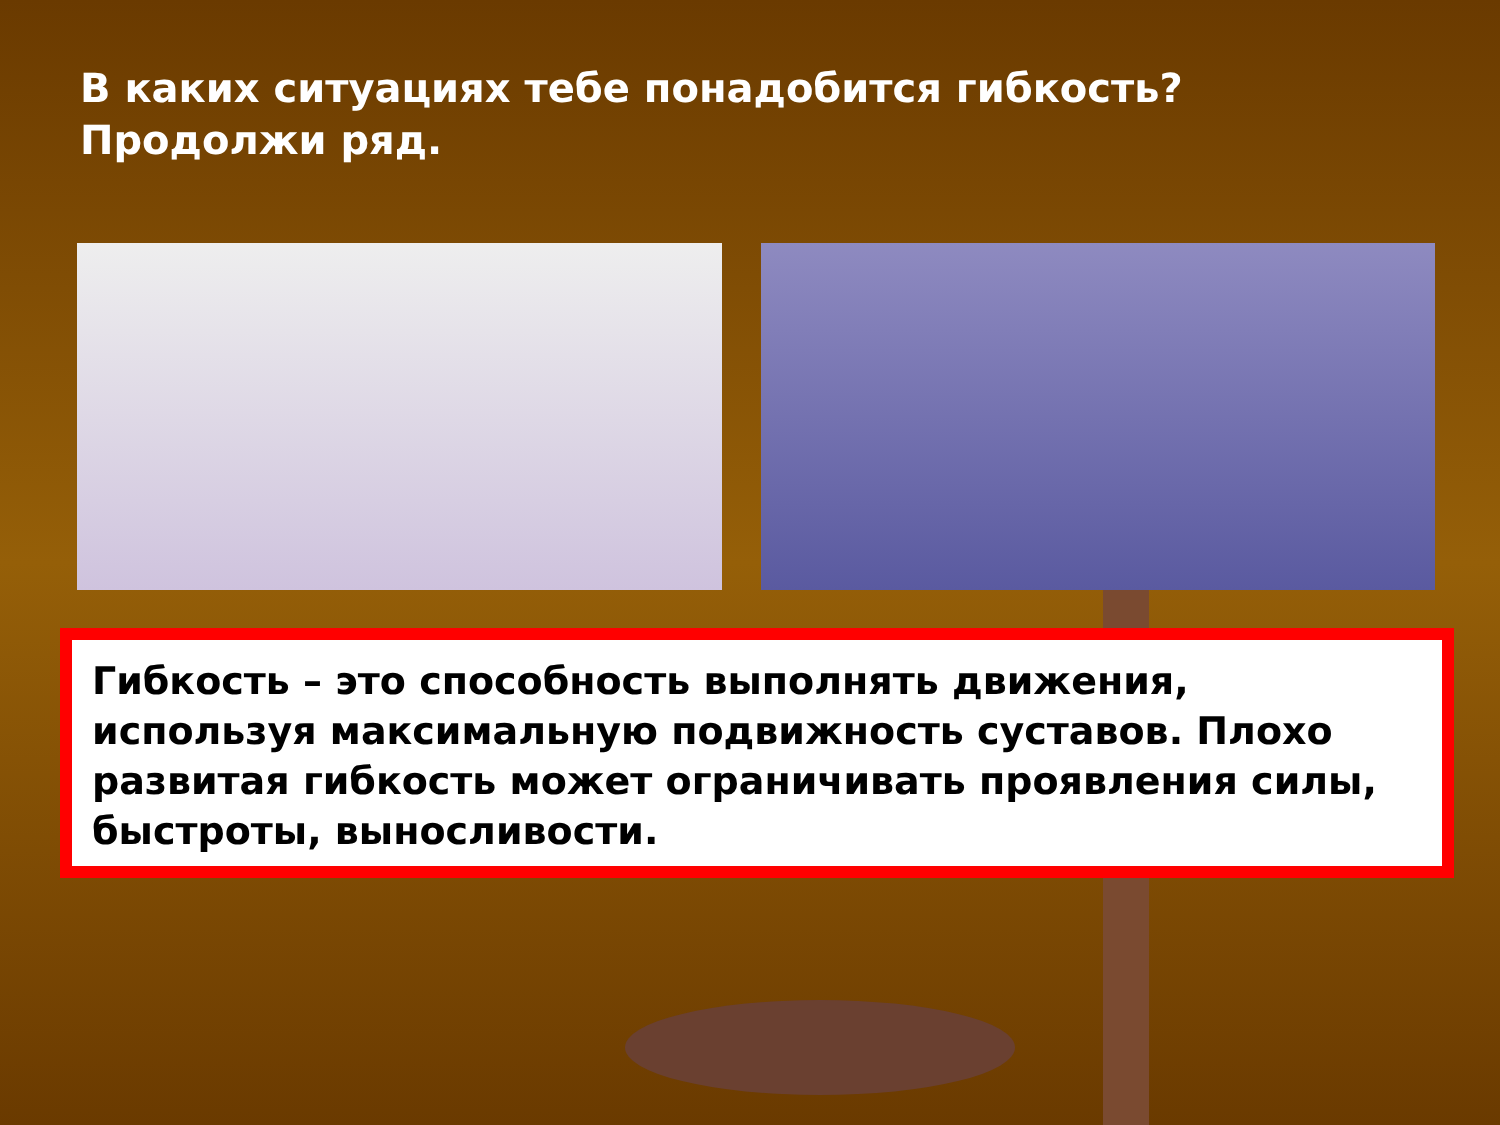В каких ситуациях тебе понадобится гибкость? Продолжи ряд.
Гибкость – это способность выполнять движения, используя максимальную подвижность суставов. Плохо развитая гибкость может ограничивать проявления силы, быстроты, выносливости.